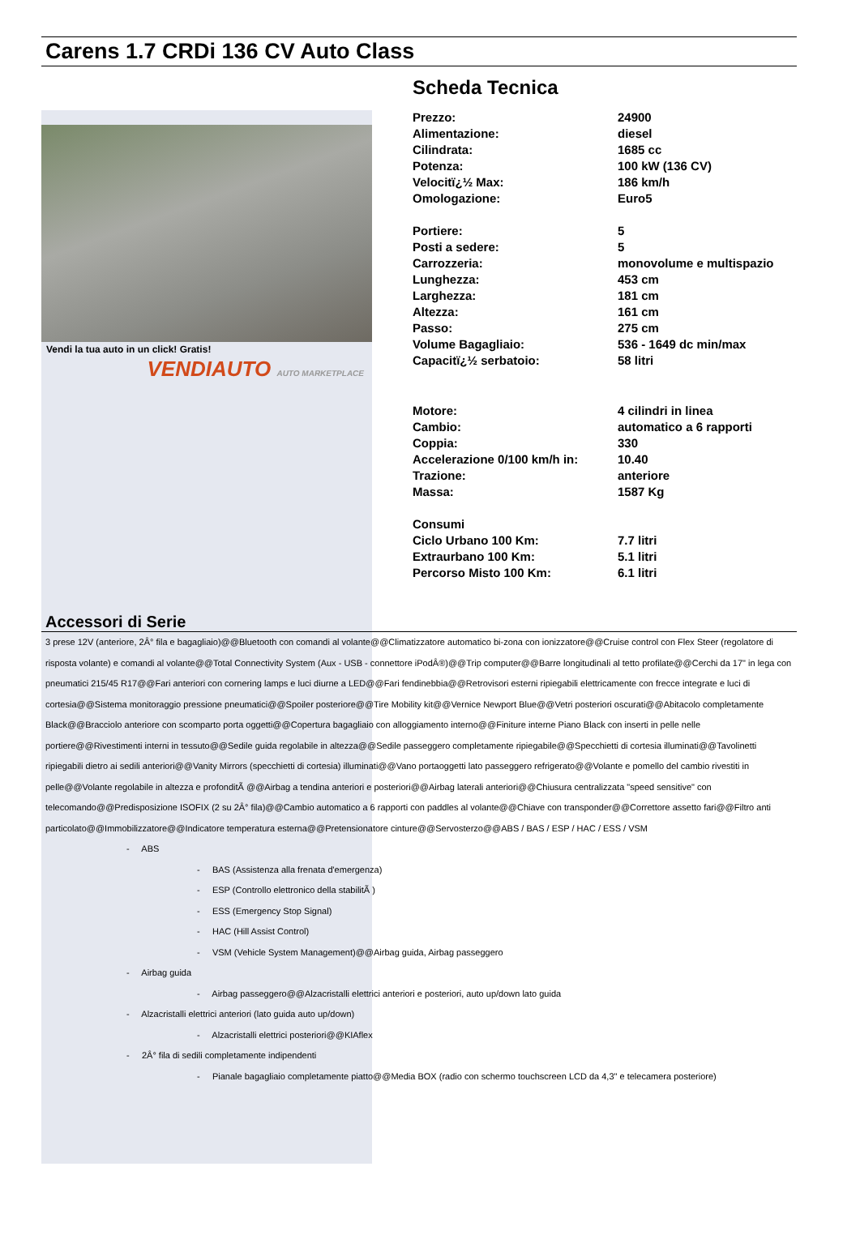Carens 1.7 CRDi 136 CV Auto Class
Vendi la tua auto in un click! Gratis!
VENDIAUTO AUTO MARKETPLACE
Scheda Tecnica
| Prezzo: | 24900 |
| Alimentazione: | diesel |
| Cilindrata: | 1685 cc |
| Potenza: | 100 kW (136 CV) |
| Velocitï¿½ Max: | 186 km/h |
| Omologazione: | Euro5 |
| Portiere: | 5 |
| Posti a sedere: | 5 |
| Carrozzeria: | monovolume e multispazio |
| Lunghezza: | 453 cm |
| Larghezza: | 181 cm |
| Altezza: | 161 cm |
| Passo: | 275 cm |
| Volume Bagagliaio: | 536 - 1649 dc min/max |
| Capacitï¿½ serbatoio: | 58 litri |
| Motore: | 4 cilindri in linea |
| Cambio: | automatico a 6 rapporti |
| Coppia: | 330 |
| Accelerazione 0/100 km/h in: | 10.40 |
| Trazione: | anteriore |
| Massa: | 1587 Kg |
| Consumi | |
| Ciclo Urbano 100 Km: | 7.7 litri |
| Extraurbano 100 Km: | 5.1 litri |
| Percorso Misto 100 Km: | 6.1 litri |
Accessori di Serie
3 prese 12V (anteriore, 2Â° fila e bagagliaio)@@Bluetooth con comandi al volante@@Climatizzatore automatico bi-zona con ionizzatore@@Cruise control con Flex Steer (regolatore di risposta volante) e comandi al volante@@Total Connectivity System (Aux - USB - connettore iPodÂ®)@@Trip computer@@Barre longitudinali al tetto profilate@@Cerchi da 17" in lega con pneumatici 215/45 R17@@Fari anteriori con cornering lamps e luci diurne a LED@@Fari fendinebbia@@Retrovisori esterni ripiegabili elettricamente con frecce integrate e luci di cortesia@@Sistema monitoraggio pressione pneumatici@@Spoiler posteriore@@Tire Mobility kit@@Vernice Newport Blue@@Vetri posteriori oscurati@@Abitacolo completamente Black@@Bracciolo anteriore con scomparto porta oggetti@@Copertura bagagliaio con alloggiamento interno@@Finiture interne Piano Black con inserti in pelle nelle portiere@@Rivestimenti interni in tessuto@@Sedile guida regolabile in altezza@@Sedile passeggero completamente ripiegabile@@Specchietti di cortesia illuminati@@Tavolinetti ripiegabili dietro ai sedili anteriori@@Vanity Mirrors (specchietti di cortesia) illuminati@@Vano portaoggetti lato passeggero refrigerato@@Volante e pomello del cambio rivestiti in pelle@@Volante regolabile in altezza e profonditÃ @@Airbag a tendina anteriori e posteriori@@Airbag laterali anteriori@@Chiusura centralizzata "speed sensitive" con telecomando@@Predisposizione ISOFIX (2 su 2Â° fila)@@Cambio automatico a 6 rapporti con paddles al volante@@Chiave con transponder@@Correttore assetto fari@@Filtro anti particolato@@Immobilizzatore@@Indicatore temperatura esterna@@Pretensionatore cinture@@Servosterzo@@ABS / BAS / ESP / HAC / ESS / VSM
- ABS
- BAS (Assistenza alla frenata d'emergenza)
- ESP (Controllo elettronico della stabilitÃ )
- ESS (Emergency Stop Signal)
- HAC (Hill Assist Control)
- VSM (Vehicle System Management)@@Airbag guida, Airbag passeggero
- Airbag guida
- Airbag passeggero@@Alzacristalli elettrici anteriori e posteriori, auto up/down lato guida
- Alzacristalli elettrici anteriori (lato guida auto up/down)
- Alzacristalli elettrici posteriori@@KIAflex
- 2Â° fila di sedili completamente indipendenti
- Pianale bagagliaio completamente piatto@@Media BOX (radio con schermo touchscreen LCD da 4,3" e telecamera posteriore)